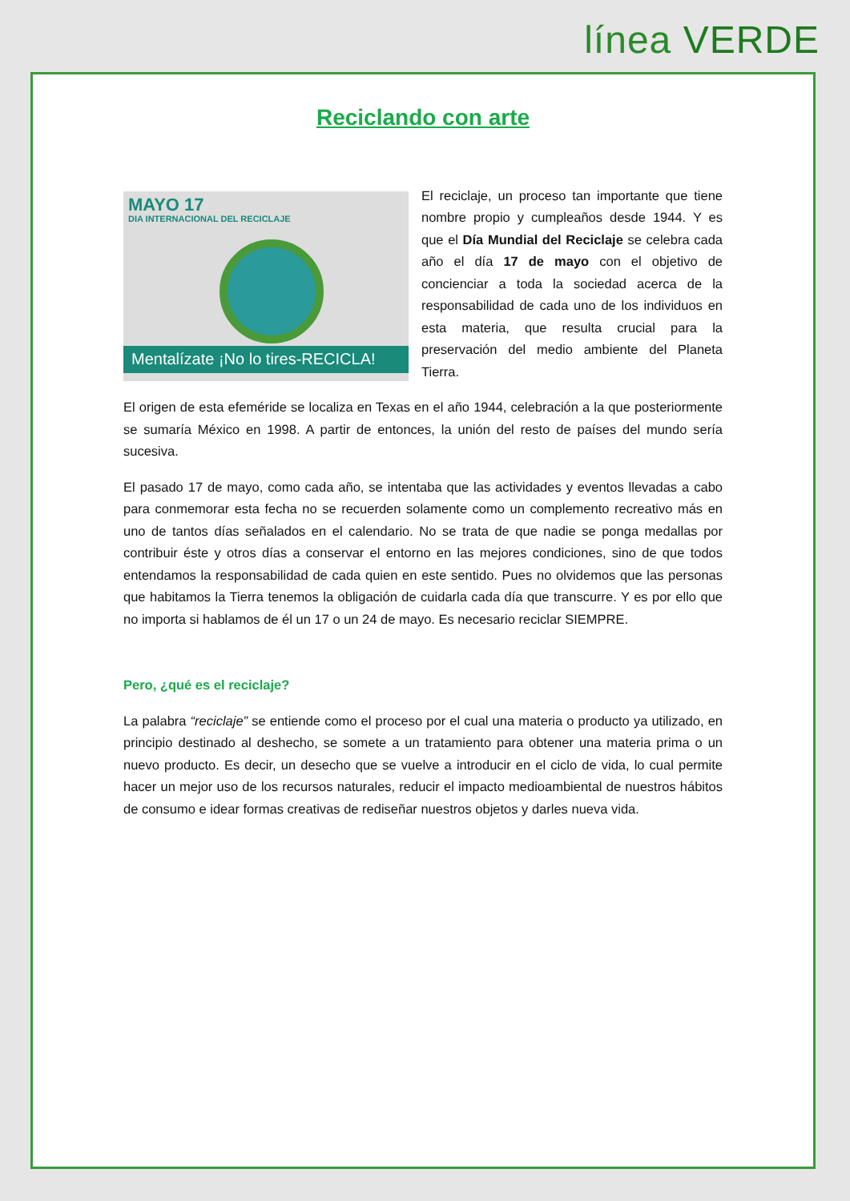línea VERDE
Reciclando con arte
MAYO 17
DIA INTERNACIONAL DEL RECICLAJE
Mentalízate ¡No lo tires-RECICLA!
El reciclaje, un proceso tan importante que tiene nombre propio y cumpleaños desde 1944. Y es que el Día Mundial del Reciclaje se celebra cada año el día 17 de mayo con el objetivo de concienciar a toda la sociedad acerca de la responsabilidad de cada uno de los individuos en esta materia, que resulta crucial para la preservación del medio ambiente del Planeta Tierra.
El origen de esta efeméride se localiza en Texas en el año 1944, celebración a la que posteriormente se sumaría México en 1998. A partir de entonces, la unión del resto de países del mundo sería sucesiva.
El pasado 17 de mayo, como cada año, se intentaba que las actividades y eventos llevadas a cabo para conmemorar esta fecha no se recuerden solamente como un complemento recreativo más en uno de tantos días señalados en el calendario. No se trata de que nadie se ponga medallas por contribuir éste y otros días a conservar el entorno en las mejores condiciones, sino de que todos entendamos la responsabilidad de cada quien en este sentido. Pues no olvidemos que las personas que habitamos la Tierra tenemos la obligación de cuidarla cada día que transcurre. Y es por ello que no importa si hablamos de él un 17 o un 24 de mayo. Es necesario reciclar SIEMPRE.
Pero, ¿qué es el reciclaje?
La palabra “reciclaje” se entiende como el proceso por el cual una materia o producto ya utilizado, en principio destinado al deshecho, se somete a un tratamiento para obtener una materia prima o un nuevo producto. Es decir, un desecho que se vuelve a introducir en el ciclo de vida, lo cual permite hacer un mejor uso de los recursos naturales, reducir el impacto medioambiental de nuestros hábitos de consumo e idear formas creativas de rediseñar nuestros objetos y darles nueva vida.